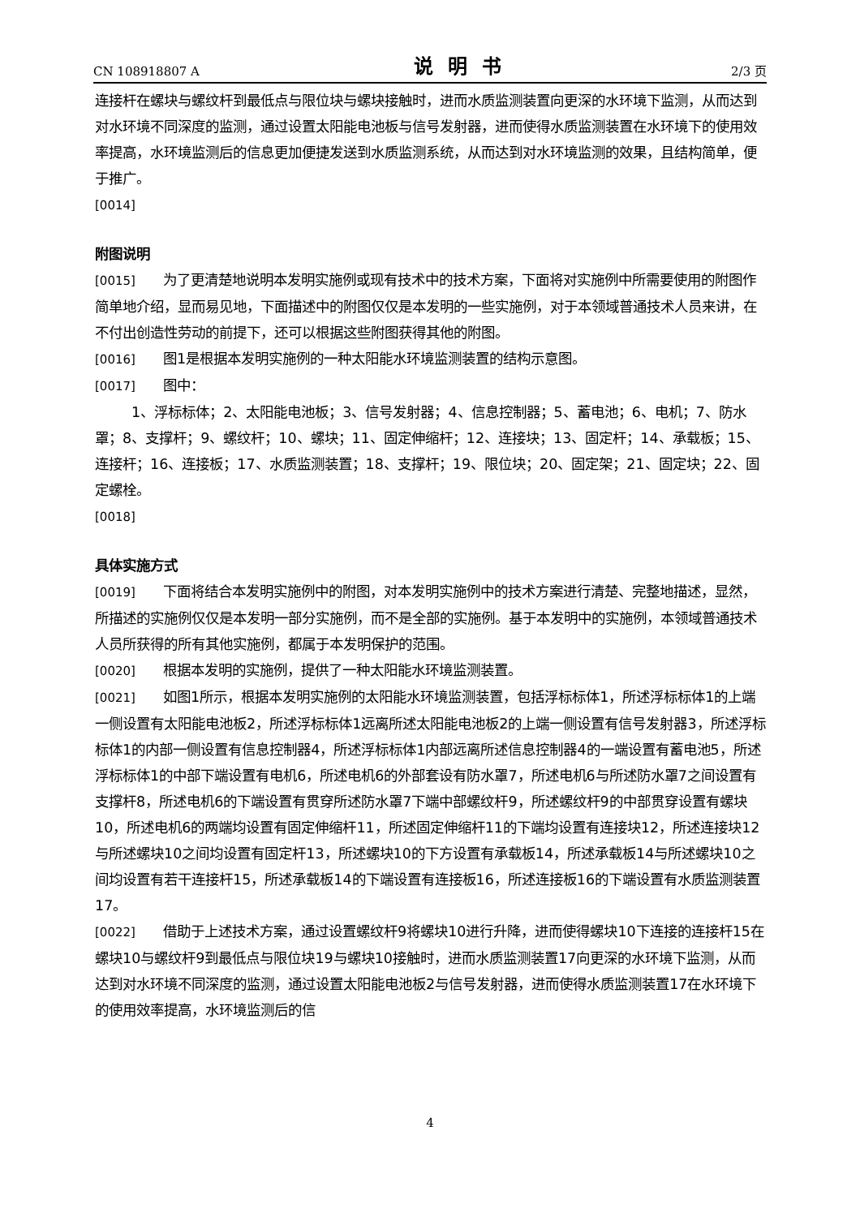CN 108918807 A 说明书 2/3 页
连接杆在螺块与螺纹杆到最低点与限位块与螺块接触时，进而水质监测装置向更深的水环境下监测，从而达到对水环境不同深度的监测，通过设置太阳能电池板与信号发射器，进而使得水质监测装置在水环境下的使用效率提高，水环境监测后的信息更加便捷发送到水质监测系统，从而达到对水环境监测的效果，且结构简单，便于推广。
[0014]
附图说明
[0015] 为了更清楚地说明本发明实施例或现有技术中的技术方案，下面将对实施例中所需要使用的附图作简单地介绍，显而易见地，下面描述中的附图仅仅是本发明的一些实施例，对于本领域普通技术人员来讲，在不付出创造性劳动的前提下，还可以根据这些附图获得其他的附图。
[0016] 图1是根据本发明实施例的一种太阳能水环境监测装置的结构示意图。
[0017] 图中：
1、浮标标体；2、太阳能电池板；3、信号发射器；4、信息控制器；5、蓄电池；6、电机；7、防水罩；8、支撑杆；9、螺纹杆；10、螺块；11、固定伸缩杆；12、连接块；13、固定杆；14、承载板；15、连接杆；16、连接板；17、水质监测装置；18、支撑杆；19、限位块；20、固定架；21、固定块；22、固定螺栓。
[0018]
具体实施方式
[0019] 下面将结合本发明实施例中的附图，对本发明实施例中的技术方案进行清楚、完整地描述，显然，所描述的实施例仅仅是本发明一部分实施例，而不是全部的实施例。基于本发明中的实施例，本领域普通技术人员所获得的所有其他实施例，都属于本发明保护的范围。
[0020] 根据本发明的实施例，提供了一种太阳能水环境监测装置。
[0021] 如图1所示，根据本发明实施例的太阳能水环境监测装置，包括浮标标体1，所述浮标标体1的上端一侧设置有太阳能电池板2，所述浮标标体1远离所述太阳能电池板2的上端一侧设置有信号发射器3，所述浮标标体1的内部一侧设置有信息控制器4，所述浮标标体1内部远离所述信息控制器4的一端设置有蓄电池5，所述浮标标体1的中部下端设置有电机6，所述电机6的外部套设有防水罩7，所述电机6与所述防水罩7之间设置有支撑杆8，所述电机6的下端设置有贯穿所述防水罩7下端中部螺纹杆9，所述螺纹杆9的中部贯穿设置有螺块10，所述电机6的两端均设置有固定伸缩杆11，所述固定伸缩杆11的下端均设置有连接块12，所述连接块12与所述螺块10之间均设置有固定杆13，所述螺块10的下方设置有承载板14，所述承载板14与所述螺块10之间均设置有若干连接杆15，所述承载板14的下端设置有连接板16，所述连接板16的下端设置有水质监测装置17。
[0022] 借助于上述技术方案，通过设置螺纹杆9将螺块10进行升降，进而使得螺块10下连接的连接杆15在螺块10与螺纹杆9到最低点与限位块19与螺块10接触时，进而水质监测装置17向更深的水环境下监测，从而达到对水环境不同深度的监测，通过设置太阳能电池板2与信号发射器，进而使得水质监测装置17在水环境下的使用效率提高，水环境监测后的信
4